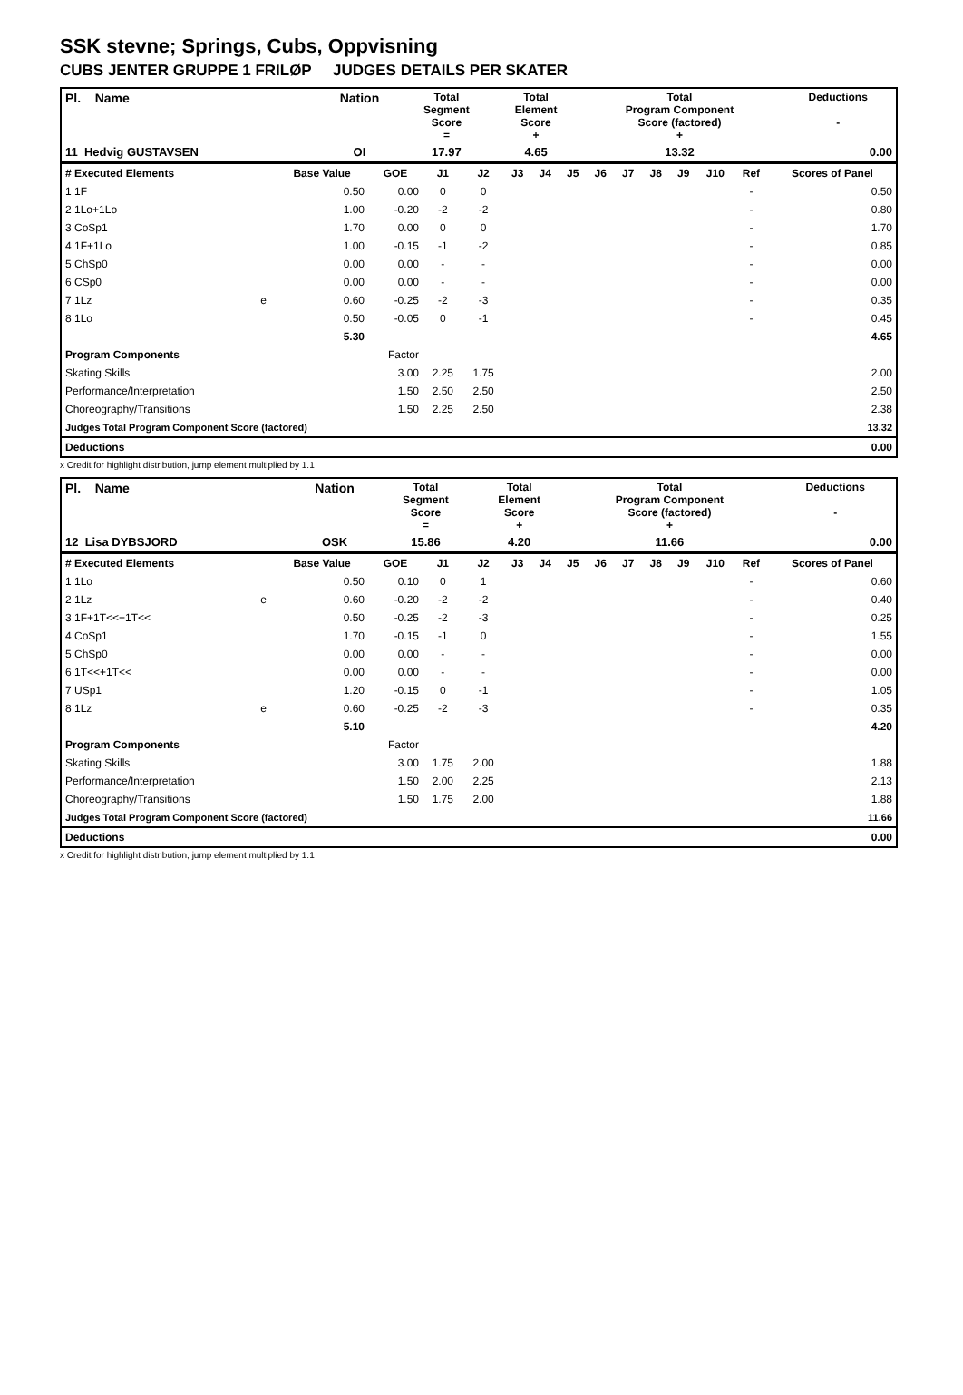SSK stevne; Springs, Cubs, Oppvisning
CUBS JENTER GRUPPE 1 FRILØP JUDGES DETAILS PER SKATER
| Pl. Name | | Nation | Total Segment Score = | Total Element Score + | Total Program Component Score (factored) + | Deductions - |
| 11 Hedvig GUSTAVSEN | | OI | 17.97 | 4.65 | 13.32 | 0.00 |
| # Executed Elements | | Base Value | GOE | J1 | J2 | J3 | J4 | J5 | J6 | J7 | J8 | J9 | J10 | Ref | Scores of Panel |
| --- | --- | --- | --- | --- | --- | --- | --- | --- | --- | --- | --- | --- | --- | --- | --- |
| 1 1F | | 0.50 | 0.00 | 0 | 0 | | | | | | | | | - | 0.50 |
| 2 1Lo+1Lo | | 1.00 | -0.20 | -2 | -2 | | | | | | | | | - | 0.80 |
| 3 CoSp1 | | 1.70 | 0.00 | 0 | 0 | | | | | | | | | - | 1.70 |
| 4 1F+1Lo | | 1.00 | -0.15 | -1 | -2 | | | | | | | | | - | 0.85 |
| 5 ChSp0 | | 0.00 | 0.00 | - | - | | | | | | | | | - | 0.00 |
| 6 CSp0 | | 0.00 | 0.00 | - | - | | | | | | | | | - | 0.00 |
| 7 1Lz | e | 0.60 | -0.25 | -2 | -3 | | | | | | | | | - | 0.35 |
| 8 1Lo | | 0.50 | -0.05 | 0 | -1 | | | | | | | | | - | 0.45 |
| | | 5.30 | | | | | | | | | | | | | 4.65 |
| Program Components | | | Factor | | | | | | | | | | | | |
| Skating Skills | | | 3.00 | 2.25 | 1.75 | | | | | | | | | | 2.00 |
| Performance/Interpretation | | | 1.50 | 2.50 | 2.50 | | | | | | | | | | 2.50 |
| Choreography/Transitions | | | 1.50 | 2.25 | 2.50 | | | | | | | | | | 2.38 |
| Judges Total Program Component Score (factored) | | | | | | | | | | | | | | | 13.32 |
| Deductions | | | | | | | | | | | | | | | 0.00 |
x Credit for highlight distribution, jump element multiplied by 1.1
| Pl. Name | | Nation | Total Segment Score = | Total Element Score + | Total Program Component Score (factored) + | Deductions - |
| 12 Lisa DYBSJORD | | OSK | 15.86 | 4.20 | 11.66 | 0.00 |
| # Executed Elements | | Base Value | GOE | J1 | J2 | J3 | J4 | J5 | J6 | J7 | J8 | J9 | J10 | Ref | Scores of Panel |
| --- | --- | --- | --- | --- | --- | --- | --- | --- | --- | --- | --- | --- | --- | --- | --- |
| 1 1Lo | | 0.50 | 0.10 | 0 | 1 | | | | | | | | | - | 0.60 |
| 2 1Lz | e | 0.60 | -0.20 | -2 | -2 | | | | | | | | | - | 0.40 |
| 3 1F+1T<<+1T<< | | 0.50 | -0.25 | -2 | -3 | | | | | | | | | - | 0.25 |
| 4 CoSp1 | | 1.70 | -0.15 | -1 | 0 | | | | | | | | | - | 1.55 |
| 5 ChSp0 | | 0.00 | 0.00 | - | - | | | | | | | | | - | 0.00 |
| 6 1T<<+1T<< | | 0.00 | 0.00 | - | - | | | | | | | | | - | 0.00 |
| 7 USp1 | | 1.20 | -0.15 | 0 | -1 | | | | | | | | | - | 1.05 |
| 8 1Lz | e | 0.60 | -0.25 | -2 | -3 | | | | | | | | | - | 0.35 |
| | | 5.10 | | | | | | | | | | | | | 4.20 |
| Program Components | | | Factor | | | | | | | | | | | | |
| Skating Skills | | | 3.00 | 1.75 | 2.00 | | | | | | | | | | 1.88 |
| Performance/Interpretation | | | 1.50 | 2.00 | 2.25 | | | | | | | | | | 2.13 |
| Choreography/Transitions | | | 1.50 | 1.75 | 2.00 | | | | | | | | | | 1.88 |
| Judges Total Program Component Score (factored) | | | | | | | | | | | | | | | 11.66 |
| Deductions | | | | | | | | | | | | | | | 0.00 |
x Credit for highlight distribution, jump element multiplied by 1.1